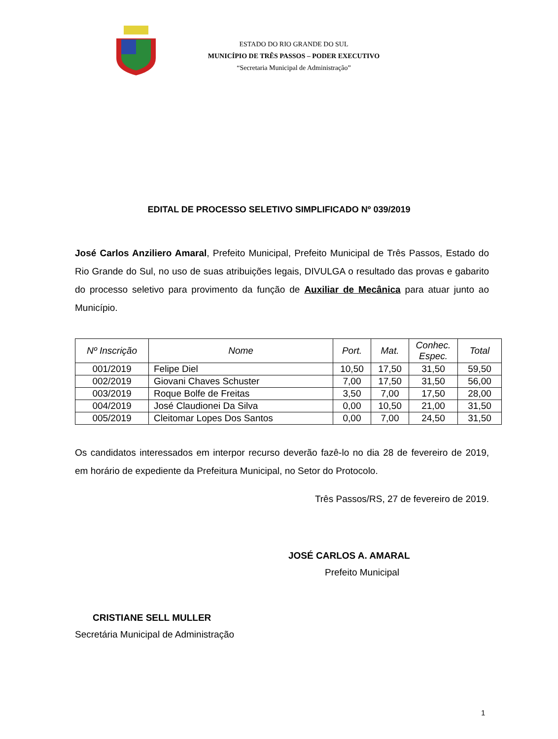ESTADO DO RIO GRANDE DO SUL
MUNICÍPIO DE TRÊS PASSOS – PODER EXECUTIVO
“Secretaria Municipal de Administração”
EDITAL DE PROCESSO SELETIVO SIMPLIFICADO Nº 039/2019
José Carlos Anziliero Amaral, Prefeito Municipal, Prefeito Municipal de Três Passos, Estado do Rio Grande do Sul, no uso de suas atribuições legais, DIVULGA o resultado das provas e gabarito do processo seletivo para provimento da função de Auxiliar de Mecânica para atuar junto ao Município.
| Nº Inscrição | Nome | Port. | Mat. | Conhec. Espec. | Total |
| --- | --- | --- | --- | --- | --- |
| 001/2019 | Felipe Diel | 10,50 | 17,50 | 31,50 | 59,50 |
| 002/2019 | Giovani Chaves Schuster | 7,00 | 17,50 | 31,50 | 56,00 |
| 003/2019 | Roque Bolfe de Freitas | 3,50 | 7,00 | 17,50 | 28,00 |
| 004/2019 | José Claudionei Da Silva | 0,00 | 10,50 | 21,00 | 31,50 |
| 005/2019 | Cleitomar Lopes Dos Santos | 0,00 | 7,00 | 24,50 | 31,50 |
Os candidatos interessados em interpor recurso deverão fazê-lo no dia 28 de fevereiro de 2019, em horário de expediente da Prefeitura Municipal, no Setor do Protocolo.
Três Passos/RS, 27 de fevereiro de 2019.
JOSÉ CARLOS A. AMARAL
Prefeito Municipal
CRISTIANE SELL MULLER
Secretária Municipal de Administração
1